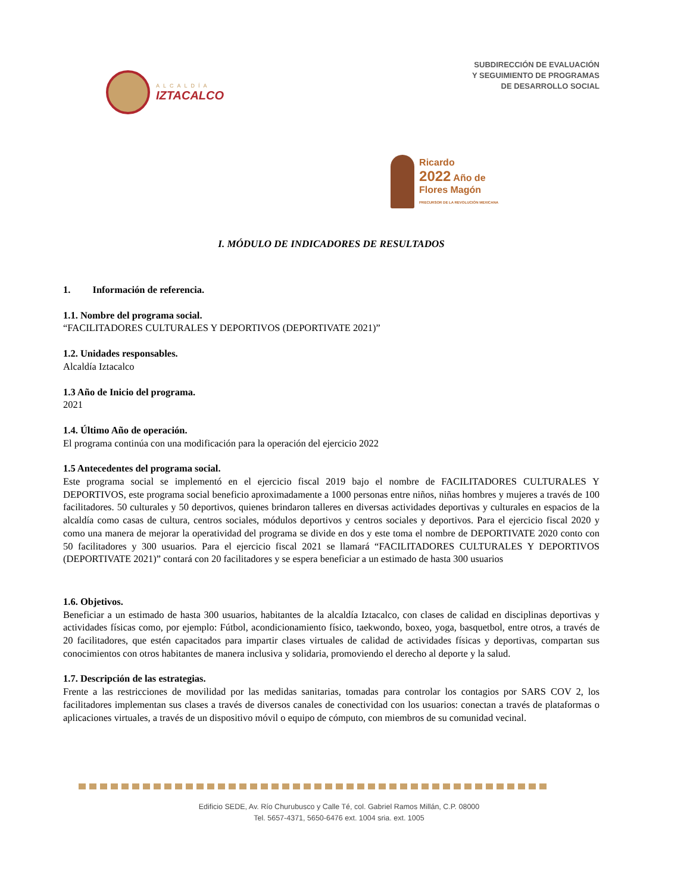ALCALDÍA
IZTACALCO
SUBDIRECCIÓN DE EVALUACIÓN
Y SEGUIMIENTO DE PROGRAMAS
DE DESARROLLO SOCIAL
Ricardo
2022 Año de Flores Magón
PRECURSOR DE LA REVOLUCIÓN MEXICANA
I. MÓDULO DE INDICADORES DE RESULTADOS
1. Información de referencia.
1.1. Nombre del programa social.
“FACILITADORES CULTURALES Y DEPORTIVOS (DEPORTIVATE 2021)”
1.2. Unidades responsables.
Alcaldía Iztacalco
1.3 Año de Inicio del programa.
2021
1.4. Último Año de operación.
El programa continúa con una modificación para la operación del ejercicio 2022
1.5 Antecedentes del programa social.
Este programa social se implementó en el ejercicio fiscal 2019 bajo el nombre de FACILITADORES CULTURALES Y DEPORTIVOS, este programa social beneficio aproximadamente a 1000 personas entre niños, niñas hombres y mujeres a través de 100 facilitadores. 50 culturales y 50 deportivos, quienes brindaron talleres en diversas actividades deportivas y culturales en espacios de la alcaldía como casas de cultura, centros sociales, módulos deportivos y centros sociales y deportivos. Para el ejercicio fiscal 2020 y como una manera de mejorar la operatividad del programa se divide en dos y este toma el nombre de DEPORTIVATE 2020 conto con 50 facilitadores y 300 usuarios. Para el ejercicio fiscal 2021 se llamará “FACILITADORES CULTURALES Y DEPORTIVOS (DEPORTIVATE 2021)” contará con 20 facilitadores y se espera beneficiar a un estimado de hasta 300 usuarios
1.6. Objetivos.
Beneficiar a un estimado de hasta 300 usuarios, habitantes de la alcaldía Iztacalco, con clases de calidad en disciplinas deportivas y actividades físicas como, por ejemplo: Fútbol, acondicionamiento físico, taekwondo, boxeo, yoga, basquetbol, entre otros, a través de 20 facilitadores, que estén capacitados para impartir clases virtuales de calidad de actividades físicas y deportivas, compartan sus conocimientos con otros habitantes de manera inclusiva y solidaria, promoviendo el derecho al deporte y la salud.
1.7. Descripción de las estrategias.
Frente a las restricciones de movilidad por las medidas sanitarias, tomadas para controlar los contagios por SARS COV 2, los facilitadores implementan sus clases a través de diversos canales de conectividad con los usuarios: conectan a través de plataformas o aplicaciones virtuales, a través de un dispositivo móvil o equipo de cómputo, con miembros de su comunidad vecinal.
Edificio SEDE, Av. Río Churubusco y Calle Té, col. Gabriel Ramos Millán, C.P. 08000
Tel. 5657-4371, 5650-6476 ext. 1004 sria. ext. 1005